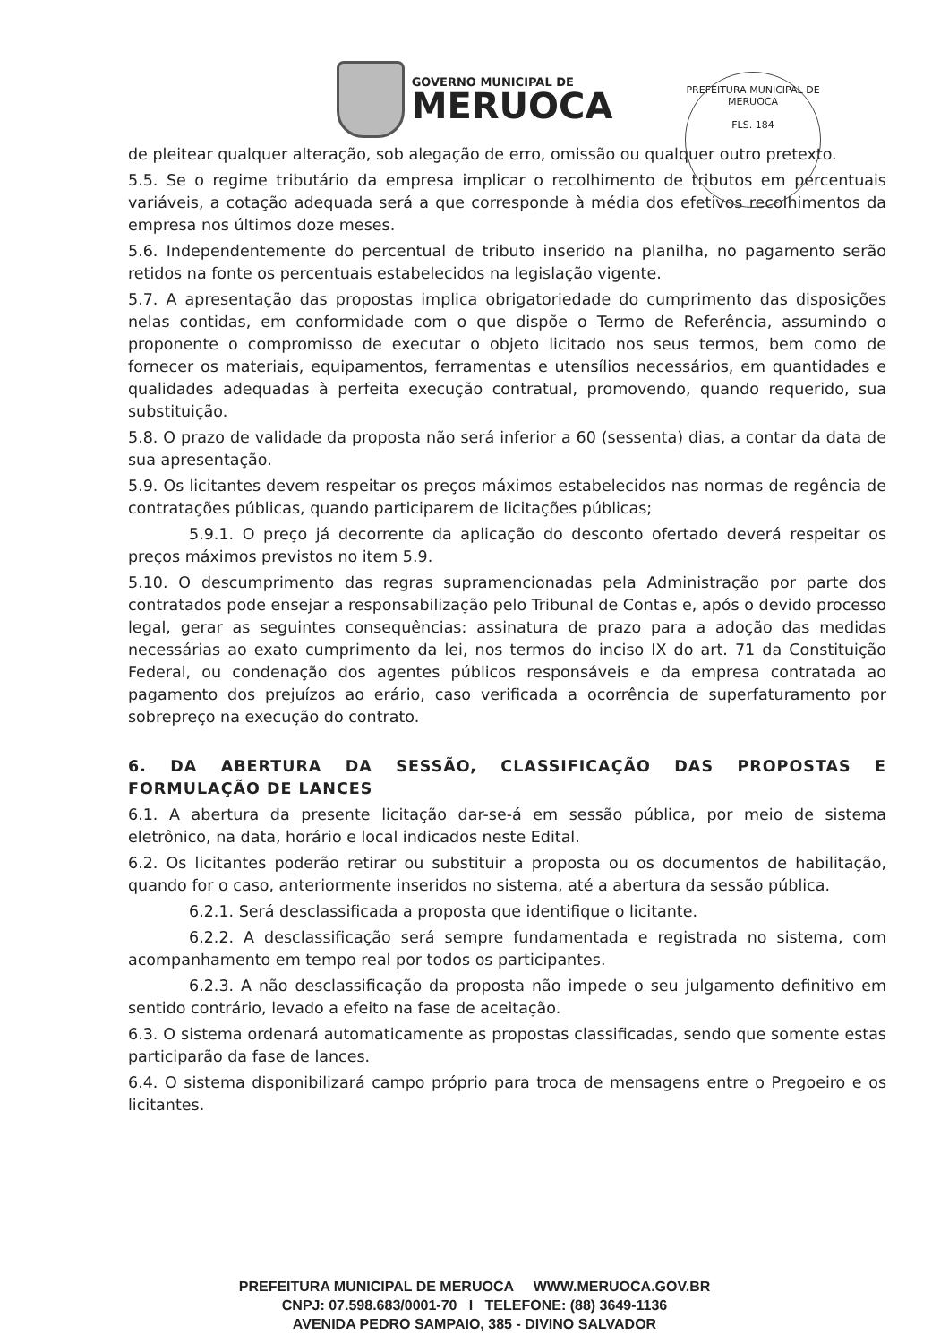GOVERNO MUNICIPAL DE
MERUOCA
PREFEITURA MUNICIPAL DE MERUOCA
FLS. 184
de pleitear qualquer alteração, sob alegação de erro, omissão ou qualquer outro pretexto.
5.5. Se o regime tributário da empresa implicar o recolhimento de tributos em percentuais variáveis, a cotação adequada será a que corresponde à média dos efetivos recolhimentos da empresa nos últimos doze meses.
5.6. Independentemente do percentual de tributo inserido na planilha, no pagamento serão retidos na fonte os percentuais estabelecidos na legislação vigente.
5.7. A apresentação das propostas implica obrigatoriedade do cumprimento das disposições nelas contidas, em conformidade com o que dispõe o Termo de Referência, assumindo o proponente o compromisso de executar o objeto licitado nos seus termos, bem como de fornecer os materiais, equipamentos, ferramentas e utensílios necessários, em quantidades e qualidades adequadas à perfeita execução contratual, promovendo, quando requerido, sua substituição.
5.8. O prazo de validade da proposta não será inferior a 60 (sessenta) dias, a contar da data de sua apresentação.
5.9. Os licitantes devem respeitar os preços máximos estabelecidos nas normas de regência de contratações públicas, quando participarem de licitações públicas;
5.9.1. O preço já decorrente da aplicação do desconto ofertado deverá respeitar os preços máximos previstos no item 5.9.
5.10. O descumprimento das regras supramencionadas pela Administração por parte dos contratados pode ensejar a responsabilização pelo Tribunal de Contas e, após o devido processo legal, gerar as seguintes consequências: assinatura de prazo para a adoção das medidas necessárias ao exato cumprimento da lei, nos termos do inciso IX do art. 71 da Constituição Federal, ou condenação dos agentes públicos responsáveis e da empresa contratada ao pagamento dos prejuízos ao erário, caso verificada a ocorrência de superfaturamento por sobrepreço na execução do contrato.
6. DA ABERTURA DA SESSÃO, CLASSIFICAÇÃO DAS PROPOSTAS E FORMULAÇÃO DE LANCES
6.1. A abertura da presente licitação dar-se-á em sessão pública, por meio de sistema eletrônico, na data, horário e local indicados neste Edital.
6.2. Os licitantes poderão retirar ou substituir a proposta ou os documentos de habilitação, quando for o caso, anteriormente inseridos no sistema, até a abertura da sessão pública.
6.2.1. Será desclassificada a proposta que identifique o licitante.
6.2.2. A desclassificação será sempre fundamentada e registrada no sistema, com acompanhamento em tempo real por todos os participantes.
6.2.3. A não desclassificação da proposta não impede o seu julgamento definitivo em sentido contrário, levado a efeito na fase de aceitação.
6.3. O sistema ordenará automaticamente as propostas classificadas, sendo que somente estas participarão da fase de lances.
6.4. O sistema disponibilizará campo próprio para troca de mensagens entre o Pregoeiro e os licitantes.
PREFEITURA MUNICIPAL DE MERUOCA WWW.MERUOCA.GOV.BR
CNPJ: 07.598.683/0001-70 I TELEFONE: (88) 3649-1136
AVENIDA PEDRO SAMPAIO, 385 - DIVINO SALVADOR